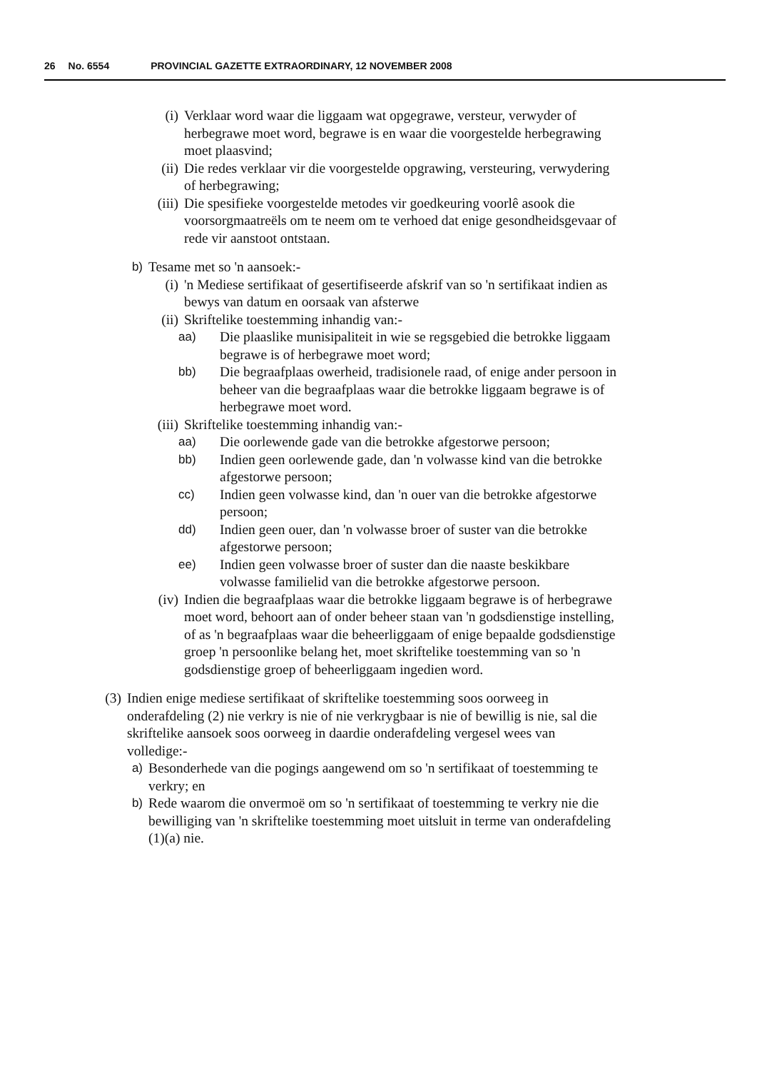26 No. 6554 PROVINCIAL GAZETTE EXTRAORDINARY, 12 NOVEMBER 2008
(i) Verklaar word waar die liggaam wat opgegrawe, versteur, verwyder of herbegrawe moet word, begrawe is en waar die voorgestelde herbegrawing moet plaasvind;
(ii)
Die redes verklaar vir die voorgestelde opgrawing, versteuring, verwydering of herbegrawing;
(iii)
Die spesifieke voorgestelde metodes vir goedkeuring voorlê asook die voorsorgmaatreëls om te neem om te verhoed dat enige gesondheidsgevaar of rede vir aanstoot ontstaan.
b) Tesame met so 'n aansoek:-
(i) 'n Mediese sertifikaat of gesertifiseerde afskrif van so 'n sertifikaat indien as bewys van datum en oorsaak van afsterwe
(ii)
Skriftelike toestemming inhandig van:-
aa) Die plaaslike munisipaliteit in wie se regsgebied die betrokke liggaam begrawe is of herbegrawe moet word;
bb) Die begraafplaas owerheid, tradisionele raad, of enige ander persoon in beheer van die begraafplaas waar die betrokke liggaam begrawe is of herbegrawe moet word.
(iii)
Skriftelike toestemming inhandig van:-
aa) Die oorlewende gade van die betrokke afgestorwe persoon;
bb) Indien geen oorlewende gade, dan 'n volwasse kind van die betrokke afgestorwe persoon;
cc) Indien geen volwasse kind, dan 'n ouer van die betrokke afgestorwe persoon;
dd) Indien geen ouer, dan 'n volwasse broer of suster van die betrokke afgestorwe persoon;
ee) Indien geen volwasse broer of suster dan die naaste beskikbare volwasse familielid van die betrokke afgestorwe persoon.
(iv)
Indien die begraafplaas waar die betrokke liggaam begrawe is of herbegrawe moet word, behoort aan of onder beheer staan van 'n godsdienstige instelling, of as 'n begraafplaas waar die beheerliggaam of enige bepaalde godsdienstige groep 'n persoonlike belang het, moet skriftelike toestemming van so 'n godsdienstige groep of beheerliggaam ingedien word.
(3) Indien enige mediese sertifikaat of skriftelike toestemming soos oorweeg in onderafdeling (2) nie verkry is nie of nie verkrygbaar is nie of bewillig is nie, sal die skriftelike aansoek soos oorweeg in daardie onderafdeling vergesel wees van volledige:-
a) Besonderhede van die pogings aangewend om so 'n sertifikaat of toestemming te verkry; en
b) Rede waarom die onvermoë om so 'n sertifikaat of toestemming te verkry nie die bewilliging van 'n skriftelike toestemming moet uitsluit in terme van onderafdeling (1)(a) nie.